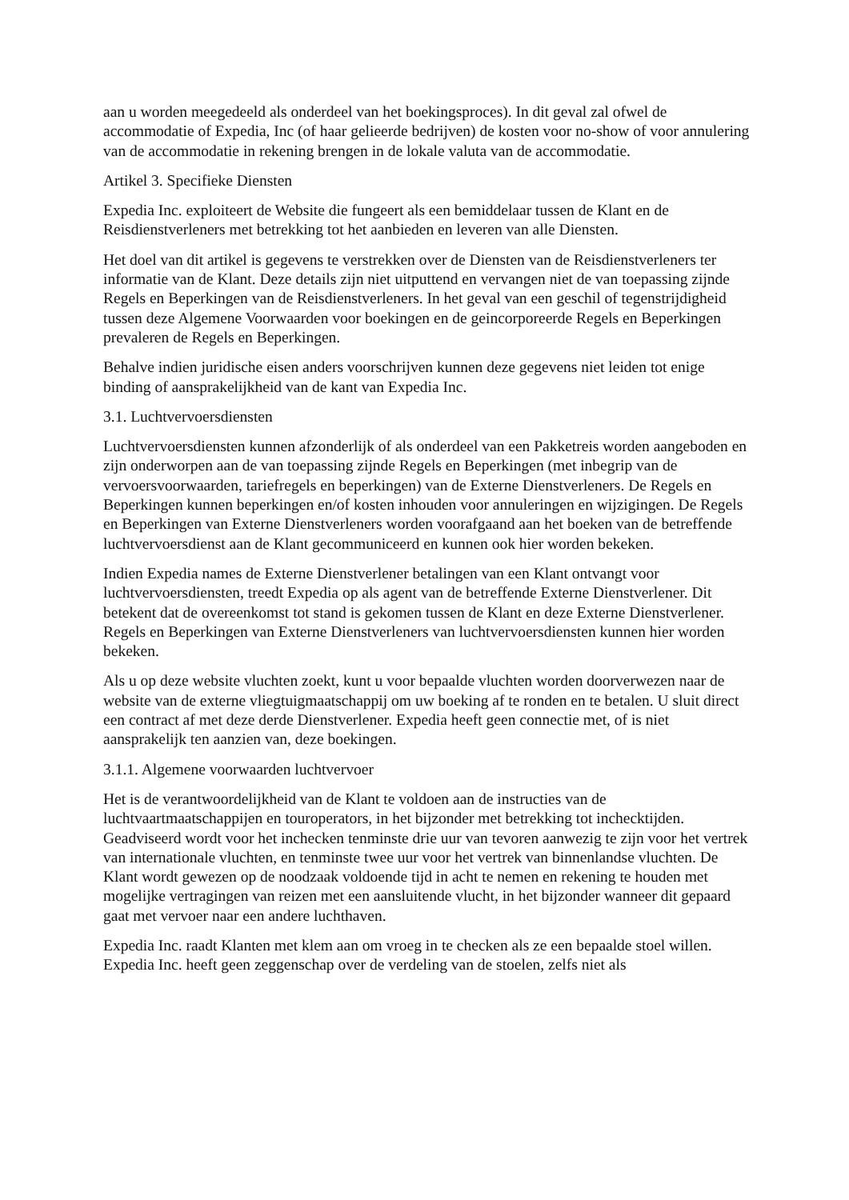aan u worden meegedeeld als onderdeel van het boekingsproces). In dit geval zal ofwel de accommodatie of Expedia, Inc (of haar gelieerde bedrijven) de kosten voor no-show of voor annulering van de accommodatie in rekening brengen in de lokale valuta van de accommodatie.
Artikel 3. Specifieke Diensten
Expedia Inc. exploiteert de Website die fungeert als een bemiddelaar tussen de Klant en de Reisdienstverleners met betrekking tot het aanbieden en leveren van alle Diensten.
Het doel van dit artikel is gegevens te verstrekken over de Diensten van de Reisdienstverleners ter informatie van de Klant. Deze details zijn niet uitputtend en vervangen niet de van toepassing zijnde Regels en Beperkingen van de Reisdienstverleners. In het geval van een geschil of tegenstrijdigheid tussen deze Algemene Voorwaarden voor boekingen en de geincorporeerde Regels en Beperkingen prevaleren de Regels en Beperkingen.
Behalve indien juridische eisen anders voorschrijven kunnen deze gegevens niet leiden tot enige binding of aansprakelijkheid van de kant van Expedia Inc.
3.1. Luchtvervoersdiensten
Luchtvervoersdiensten kunnen afzonderlijk of als onderdeel van een Pakketreis worden aangeboden en zijn onderworpen aan de van toepassing zijnde Regels en Beperkingen (met inbegrip van de vervoersvoorwaarden, tariefregels en beperkingen) van de Externe Dienstverleners. De Regels en Beperkingen kunnen beperkingen en/of kosten inhouden voor annuleringen en wijzigingen. De Regels en Beperkingen van Externe Dienstverleners worden voorafgaand aan het boeken van de betreffende luchtvervoersdienst aan de Klant gecommuniceerd en kunnen ook hier worden bekeken.
Indien Expedia names de Externe Dienstverlener betalingen van een Klant ontvangt voor luchtvervoersdiensten, treedt Expedia op als agent van de betreffende Externe Dienstverlener. Dit betekent dat de overeenkomst tot stand is gekomen tussen de Klant en deze Externe Dienstverlener. Regels en Beperkingen van Externe Dienstverleners van luchtvervoersdiensten kunnen hier worden bekeken.
Als u op deze website vluchten zoekt, kunt u voor bepaalde vluchten worden doorverwezen naar de website van de externe vliegtuigmaatschappij om uw boeking af te ronden en te betalen. U sluit direct een contract af met deze derde Dienstverlener. Expedia heeft geen connectie met, of is niet aansprakelijk ten aanzien van, deze boekingen.
3.1.1. Algemene voorwaarden luchtvervoer
Het is de verantwoordelijkheid van de Klant te voldoen aan de instructies van de luchtvaartmaatschappijen en touroperators, in het bijzonder met betrekking tot inchecktijden. Geadviseerd wordt voor het inchecken tenminste drie uur van tevoren aanwezig te zijn voor het vertrek van internationale vluchten, en tenminste twee uur voor het vertrek van binnenlandse vluchten. De Klant wordt gewezen op de noodzaak voldoende tijd in acht te nemen en rekening te houden met mogelijke vertragingen van reizen met een aansluitende vlucht, in het bijzonder wanneer dit gepaard gaat met vervoer naar een andere luchthaven.
Expedia Inc. raadt Klanten met klem aan om vroeg in te checken als ze een bepaalde stoel willen. Expedia Inc. heeft geen zeggenschap over de verdeling van de stoelen, zelfs niet als